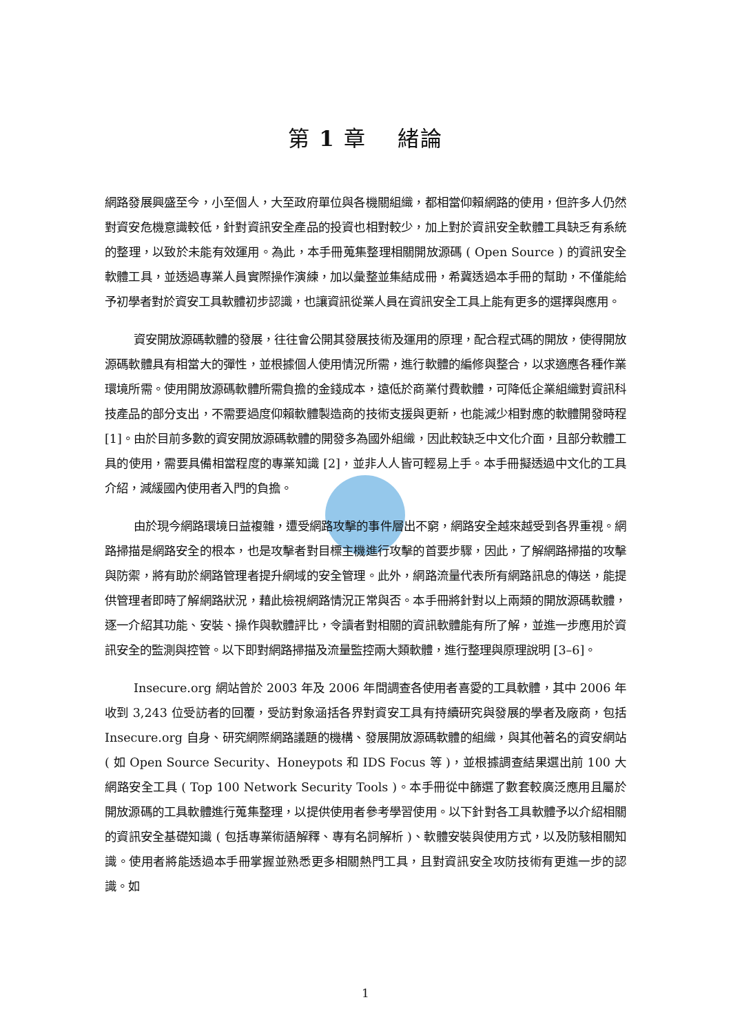第 1 章　 緒論
網路發展興盛至今，小至個人，大至政府單位與各機關組織，都相當仰賴網路的使用，但許多人仍然對資安危機意識較低，針對資訊安全產品的投資也相對較少，加上對於資訊安全軟體工具缺乏有系統的整理，以致於未能有效運用。為此，本手冊蒐集整理相關開放源碼 ( Open Source ) 的資訊安全軟體工具，並透過專業人員實際操作演練，加以彙整並集結成冊，希冀透過本手冊的幫助，不僅能給予初學者對於資安工具軟體初步認識，也讓資訊從業人員在資訊安全工具上能有更多的選擇與應用。
資安開放源碼軟體的發展，往往會公開其發展技術及運用的原理，配合程式碼的開放，使得開放源碼軟體具有相當大的彈性，並根據個人使用情況所需，進行軟體的編修與整合，以求適應各種作業環境所需。使用開放源碼軟體所需負擔的金錢成本，遠低於商業付費軟體，可降低企業組織對資訊科技產品的部分支出，不需要過度仰賴軟體製造商的技術支援與更新，也能減少相對應的軟體開發時程 [1]。由於目前多數的資安開放源碼軟體的開發多為國外組織，因此較缺乏中文化介面，且部分軟體工具的使用，需要具備相當程度的專業知識 [2]，並非人人皆可輕易上手。本手冊擬透過中文化的工具介紹，減緩國內使用者入門的負擔。
由於現今網路環境日益複雜，遭受網路攻擊的事件層出不窮，網路安全越來越受到各界重視。網路掃描是網路安全的根本，也是攻擊者對目標主機進行攻擊的首要步驟，因此，了解網路掃描的攻擊與防禦，將有助於網路管理者提升網域的安全管理。此外，網路流量代表所有網路訊息的傳送，能提供管理者即時了解網路狀況，藉此檢視網路情況正常與否。本手冊將針對以上兩類的開放源碼軟體，逐一介紹其功能、安裝、操作與軟體評比，令讀者對相關的資訊軟體能有所了解，並進一步應用於資訊安全的監測與控管。以下即對網路掃描及流量監控兩大類軟體，進行整理與原理說明 [3–6]。
Insecure.org 網站曾於 2003 年及 2006 年間調查各使用者喜愛的工具軟體，其中 2006 年收到 3,243 位受訪者的回覆，受訪對象涵括各界對資安工具有持續研究與發展的學者及廠商，包括 Insecure.org 自身、研究網際網路議題的機構、發展開放源碼軟體的組織，與其他著名的資安網站 ( 如 Open Source Security、Honeypots 和 IDS Focus 等 )，並根據調查結果選出前 100 大網路安全工具 ( Top 100 Network Security Tools )。本手冊從中篩選了數套較廣泛應用且屬於開放源碼的工具軟體進行蒐集整理，以提供使用者參考學習使用。以下針對各工具軟體予以介紹相關的資訊安全基礎知識 ( 包括專業術語解釋、專有名詞解析 )、軟體安裝與使用方式，以及防駭相關知識。使用者將能透過本手冊掌握並熟悉更多相關熱門工具，且對資訊安全攻防技術有更進一步的認識。如
1